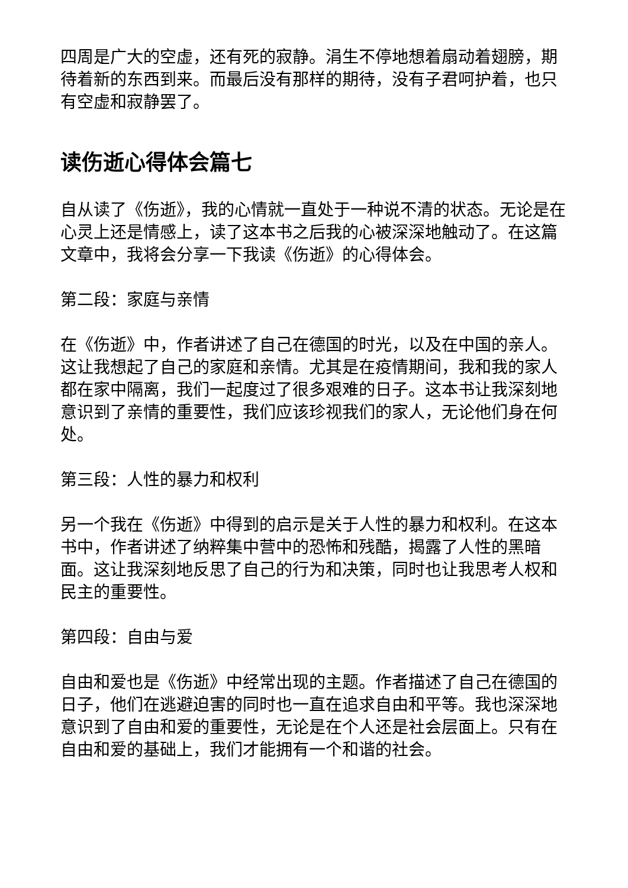四周是广大的空虚，还有死的寂静。涓生不停地想着扇动着翅膀，期待着新的东西到来。而最后没有那样的期待，没有子君呵护着，也只有空虚和寂静罢了。
读伤逝心得体会篇七
自从读了《伤逝》，我的心情就一直处于一种说不清的状态。无论是在心灵上还是情感上，读了这本书之后我的心被深深地触动了。在这篇文章中，我将会分享一下我读《伤逝》的心得体会。
第二段：家庭与亲情
在《伤逝》中，作者讲述了自己在德国的时光，以及在中国的亲人。这让我想起了自己的家庭和亲情。尤其是在疫情期间，我和我的家人都在家中隔离，我们一起度过了很多艰难的日子。这本书让我深刻地意识到了亲情的重要性，我们应该珍视我们的家人，无论他们身在何处。
第三段：人性的暴力和权利
另一个我在《伤逝》中得到的启示是关于人性的暴力和权利。在这本书中，作者讲述了纳粹集中营中的恐怖和残酷，揭露了人性的黑暗面。这让我深刻地反思了自己的行为和决策，同时也让我思考人权和民主的重要性。
第四段：自由与爱
自由和爱也是《伤逝》中经常出现的主题。作者描述了自己在德国的日子，他们在逃避迫害的同时也一直在追求自由和平等。我也深深地意识到了自由和爱的重要性，无论是在个人还是社会层面上。只有在自由和爱的基础上，我们才能拥有一个和谐的社会。